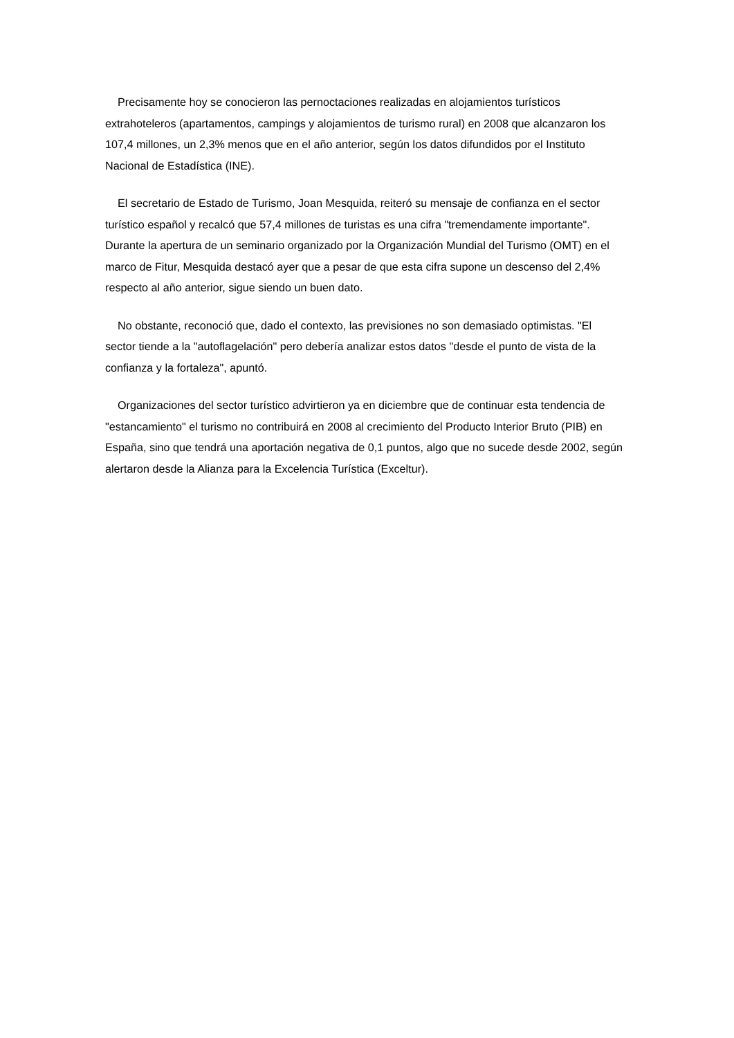Precisamente hoy se conocieron las pernoctaciones realizadas en alojamientos turísticos extrahoteleros (apartamentos, campings y alojamientos de turismo rural) en 2008 que alcanzaron los 107,4 millones, un 2,3% menos que en el año anterior, según los datos difundidos por el Instituto Nacional de Estadística (INE).
El secretario de Estado de Turismo, Joan Mesquida, reiteró su mensaje de confianza en el sector turístico español y recalcó que 57,4 millones de turistas es una cifra "tremendamente importante". Durante la apertura de un seminario organizado por la Organización Mundial del Turismo (OMT) en el marco de Fitur, Mesquida destacó ayer que a pesar de que esta cifra supone un descenso del 2,4% respecto al año anterior, sigue siendo un buen dato.
No obstante, reconoció que, dado el contexto, las previsiones no son demasiado optimistas. "El sector tiende a la "autoflagelación" pero debería analizar estos datos "desde el punto de vista de la confianza y la fortaleza", apuntó.
Organizaciones del sector turístico advirtieron ya en diciembre que de continuar esta tendencia de "estancamiento" el turismo no contribuirá en 2008 al crecimiento del Producto Interior Bruto (PIB) en España, sino que tendrá una aportación negativa de 0,1 puntos, algo que no sucede desde 2002, según alertaron desde la Alianza para la Excelencia Turística (Exceltur).